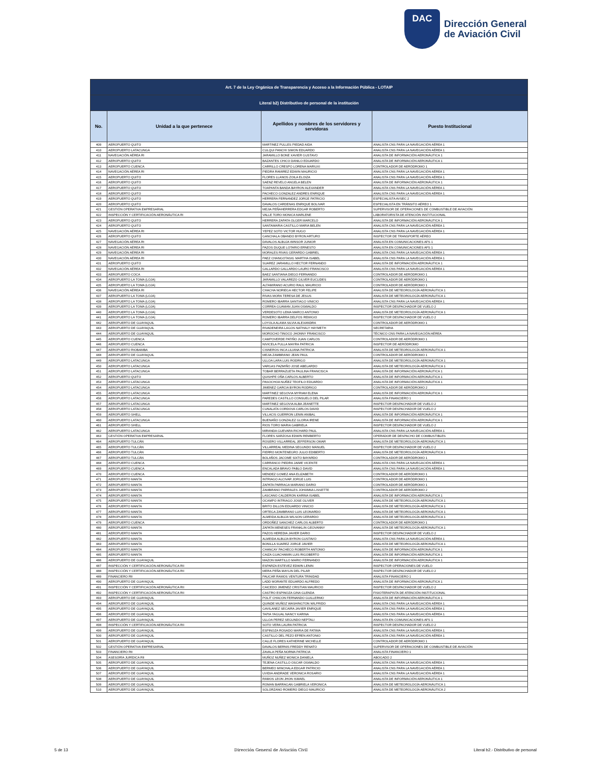DAC
Dirección General
de Aviación Civil
| Art. 7 de la Ley Orgánica de Transparencia y Acceso a la Información Pública - LOTAIP | | | |
| Literal b2) Distributivo de personal de la institución | | | |
| No. | Unidad a la que pertenece | Apellidos y nombres de los servidores y servidoras | Puesto Institucional |
| 409 | AEROPUERTO QUITO | MARTINEZ PULLES PIEDAD AIDA | ANALISTA CNS PARA LA NAVEGACIÓN AÉREA 1 |
| 410 | AEROPUERTO LATACUNGA | CULQUI PANCHI SIMON EDUARDO | ANALISTA CNS PARA LA NAVEGACIÓN AÉREA 1 |
| 411 | NAVEGACIÓN AÉREA RI | JARAMILLO BONE XAVIER GUSTAVO | ANALISTA DE INFORMACIÓN AERONÁUTICA 1 |
| 412 | AEROPUERTO QUITO | BAZANTES CHICO DANILO EDUARDO | ANALISTA DE INFORMACIÓN AERONÁUTICA 1 |
| 413 | AEROPUERTO CUENCA | CARRILLO CRESPO LORENA MARIUXI | CONTROLADOR DE AERÓDROMO 1 |
| 414 | NAVEGACIÓN AÉREA RI | PIEDRA RAMIREZ EDWIN MAURICIO | ANALISTA CNS PARA LA NAVEGACIÓN AÉREA 1 |
| 415 | AEROPUERTO QUITO | FLORES LLANOS ZOILA ELOIZA | ANALISTA CNS PARA LA NAVEGACIÓN AÉREA 1 |
| 416 | AEROPUERTO QUITO | SAENZ REVELO ANGELA BELEN | ANALISTA DE INFORMACIÓN AERONÁUTICA 1 |
| 417 | AEROPUERTO QUITO | TOAPANTA BANDA BAYRON ALEXANDER | ANALISTA CNS PARA LA NAVEGACIÓN AÉREA 1 |
| 418 | AEROPUERTO QUITO | PACHECO GONZALEZ ANDRES ENRIQUE | ANALISTA CNS PARA LA NAVEGACIÓN AÉREA 1 |
| 419 | AEROPUERTO QUITO | HERRERA FERNANDEZ JORGE PATRICIO | ESPECIALISTA AVSEC 2 |
| 420 | AEROPUERTO QUITO | DAVALOS CARDENAS ENRIQUE BOLIVAR | ESPECIALISTA EN TRÁNSITO AÉREO 1 |
| 421 | GESTIÓN OPERATIVA EMPRESARIAL | MEJIA PEÑAHERRERA EDGAR ROBERTO | SUPERVISOR DE OPERACIONES DE COMBUSTIBLE DE AVIACIÓN |
| 422 | INSPECCIÓN Y CERTIFICACIÓN AERONÁUTICA RI | VALLE TORO MONICA MARLENE | LABORATORISTA DE ATENCIÓN INSTITUCIONAL |
| 423 | AEROPUERTO QUITO | HERRERA ZAPATA OLGER MARCELO | ANALISTA DE INFORMACIÓN AERONÁUTICA 1 |
| 424 | AEROPUERTO QUITO | SANTAMARIA CASTILLO MARIA BELEN | ANALISTA CNS PARA LA NAVEGACIÓN AÉREA 1 |
| 425 | NAVEGACIÓN AÉREA RI | YEPEZ SOTO VICTOR HUGO | ANALISTA CNS PARA LA NAVEGACIÓN AÉREA 1 |
| 426 | AEROPUERTO QUITO | GANCHALA OBANDO BYRON ARTURO | INSPECTOR DE TRANSPORTE AÉREO |
| 427 | NAVEGACIÓN AÉREA RI | DAVALOS ALBUJA WINSOR JUNIOR | ANALISTA EN COMUNICACIONES AFS 1 |
| 428 | NAVEGACIÓN AÉREA RI | PAZOS DUQUE LOTARIO ERNESTO | ANALISTA EN COMUNICACIONES AFS 1 |
| 429 | NAVEGACIÓN AÉREA RI | MORALES RIVAS GERARDO GABRIEL | ANALISTA CNS PARA LA NAVEGACIÓN AÉREA 1 |
| 430 | NAVEGACIÓN AÉREA RI | PAEZ CHANGOTASIG MARTHA ISABEL | ANALISTA CNS PARA LA NAVEGACIÓN AÉREA 1 |
| 431 | AEROPUERTO QUITO | SUAREZ JARAMILLO HECTOR FERNANDO | ANALISTA DE INFORMACIÓN AERONÁUTICA 1 |
| 432 | NAVEGACIÓN AÉREA RI | GALLARDO GALLARDO LAURO FRANCISCO | ANALISTA CNS PARA LA NAVEGACIÓN AÉREA 1 |
| 433 | AEROPUERTO COCA | BAEZ SANTIANA DIEGO FERNANDO | CONTROLADOR DE AERÓDROMO 1 |
| 434 | AEROPUERTO LA TOMA (LOJA) | JARAMILLO VALAREZO GILVER EUCLIDES | CONTROLADOR DE AERÓDROMO 1 |
| 435 | AEROPUERTO LA TOMA (LOJA) | ALTAMIRANO ACURIO RAUL MAURICIO | CONTROLADOR DE AERÓDROMO 1 |
| 436 | NAVEGACIÓN AÉREA RI | CHACHA NORIEGA HECTOR FELIPE | ANALISTA DE METEOROLOGÍA AERONÁUTICA 1 |
| 437 | AEROPUERTO LA TOMA (LOJA) | RIVAS MORA TERESA DE JESUS | ANALISTA DE METEOROLOGÍA AERONÁUTICA 1 |
| 438 | AEROPUERTO LA TOMA (LOJA) | ROMERO IBARRA SANTIAGO VINICIO | ANALISTA CNS PARA LA NAVEGACIÓN AÉREA 1 |
| 439 | AEROPUERTO LA TOMA (LOJA) | CORREA GUAMAN JUAN OSWALDO | INSPECTOR DESPACHADOR DE VUELO 2 |
| 440 | AEROPUERTO LA TOMA (LOJA) | VERDESOTO LEMA MARCO ANTONIO | ANALISTA DE METEOROLOGÍA AERONÁUTICA 1 |
| 441 | AEROPUERTO LA TOMA (LOJA) | ROMERO IBARRA DELFOS REMIGIO | INSPECTOR DESPACHADOR DE VUELO 2 |
| 442 | AEROPUERTO DE GUAYAQUIL | LOYOLA ALAMA SILVIA ALEXANDRA | CONTROLADOR DE AERÓDROMO 1 |
| 443 | AEROPUERTO DE GUAYAQUIL | RIVADENEIRA LAGOS NATHALY HAYMETH | SECRETARIA |
| 444 | AEROPUERTO DE GUAYAQUIL | MOROCHO TINOCO JHONNY FRANCISCO | TÉCNICO CNS PARA LA NAVEGACIÓN AÉREA |
| 445 | AEROPUERTO CUENCA | CAMPOVERDE PATIÑO JUAN CARLOS | CONTROLADOR DE AERÓDROMO 1 |
| 446 | AEROPUERTO CUENCA | NIVICELA PULLA MAYRA PATRICIA | INSPECTOR DE AERÓDROMO |
| 447 | AEROPUERTO RIOBAMBA | CISNEROS INCA LILIANA PATRICIA | ANALISTA DE METEOROLOGÍA AERONÁUTICA 1 |
| 448 | AEROPUERTO DE GUAYAQUIL | MEJIA ZAMBRANO JEAN PAUL | CONTROLADOR DE AERÓDROMO 1 |
| 449 | AEROPUERTO LATACUNGA | ULLOA LARA LUIS RODRIGO | ANALISTA DE METEOROLOGÍA AERONÁUTICA 1 |
| 450 | AEROPUERTO LATACUNGA | VARGAS PAZMIÑO JOSE ABELARDO | ANALISTA DE METEOROLOGÍA AERONÁUTICA 1 |
| 451 | AEROPUERTO LATACUNGA | TOBAR BERRAZUETA PAULINA FRANCISCA | ANALISTA DE INFORMACIÓN AERONÁUTICA 1 |
| 452 | AEROPUERTO QUITO | QUISHPE OÑA CARLOS ALBERTO | ANALISTA DE INFORMACIÓN AERONÁUTICA 1 |
| 453 | AEROPUERTO LATACUNGA | PASOCHOA NUÑEZ TEOFILO EDUARDO | ANALISTA DE INFORMACIÓN AERONÁUTICA 1 |
| 454 | AEROPUERTO LATACUNGA | JIMENEZ GARCIA BYRON RODRIGO | CONTROLADOR DE AERÓDROMO 2 |
| 455 | AEROPUERTO LATACUNGA | MARTINEZ SEGOVIA MYRIAM ELENA | ANALISTA DE INFORMACIÓN AERONÁUTICA 1 |
| 456 | AEROPUERTO LATACUNGA | PAREDES CASTILLO CONSUELO DEL PILAR | ANALISTA FINANCIERO 1 |
| 457 | AEROPUERTO LATACUNGA | MARTINEZ SEGOVIA ALBA JEANETTE | INSPECTOR DESPACHADOR DE VUELO 2 |
| 458 | AEROPUERTO LATACUNGA | CUNALATA CORDOVA CARLOS DAVID | INSPECTOR DESPACHADOR DE VUELO 2 |
| 459 | AEROPUERTO SHELL | VILLACIS GUERRON LENIN ANIBAL | ANALISTA DE INFORMACIÓN AERONÁUTICA 1 |
| 460 | AEROPUERTO LATACUNGA | BUENAÑO GONZALEZ GLORIA IRENE | ANALISTA DE INFORMACIÓN AERONÁUTICA 1 |
| 461 | AEROPUERTO SHELL | RIOS TORO MARIA GABRIELA | INSPECTOR DESPACHADOR DE VUELO 2 |
| 462 | AEROPUERTO LATACUNGA | MIRANDA GUEVARA RICHARD PAUL | ANALISTA CNS PARA LA NAVEGACIÓN AÉREA 1 |
| 463 | GESTIÓN OPERATIVA EMPRESARIAL | FLORES SARZOSA EDWIN REMBERTO | OPERADOR DE DESPACHO DE COMBUSTIBLES |
| 464 | AEROPUERTO TULCÁN | ROSERO VILLARREAL JEFFERSON OMAR | ANALISTA DE METEOROLOGÍA AERONÁUTICA 1 |
| 465 | AEROPUERTO TULCÁN | VILLARREAL MEDINA SEGUNDO MANUEL | INSPECTOR DESPACHADOR DE VUELO 2 |
| 466 | AEROPUERTO TULCÁN | FIERRO MONTENEGRO JULIO EDIBERTO | ANALISTA DE METEOROLOGÍA AERONÁUTICA 1 |
| 467 | AEROPUERTO TULCÁN | BOLAÑOS JACOME SIXTO BAYARDO | CONTROLADOR DE AERÓDROMO 1 |
| 468 | AEROPUERTO CUENCA | CARRANCO PIEDRA JAIME VICENTE | ANALISTA CNS PARA LA NAVEGACIÓN AÉREA 1 |
| 469 | AEROPUERTO CUENCA | ENCALADA BRAVO PABLO DAVID | ANALISTA CNS PARA LA NAVEGACIÓN AÉREA 1 |
| 470 | AEROPUERTO CUENCA | MENDEZ GOMEZ ANA ELIZABETH | CONTROLADOR DE AERÓDROMO 1 |
| 471 | AEROPUERTO MANTA | INTRIAGO ALCIVAR JORGE LUIS | CONTROLADOR DE AERÓDROMO 1 |
| 472 | AEROPUERTO MANTA | ZAPATA PARRAGA MARIANO DARIO | CONTROLADOR DE AERÓDROMO 1 |
| 473 | AEROPUERTO MANTA | ZAMBRANO PARRALES JOHANNA LISSETTE | CONTROLADOR DE AERÓDROMO 2 |
| 474 | AEROPUERTO MANTA | LASCANO CALDERON KARINA ISABEL | ANALISTA DE INFORMACIÓN AERONÁUTICA 1 |
| 475 | AEROPUERTO MANTA | OCAMPO INTRIAGO JOSE OLIVER | ANALISTA DE METEOROLOGÍA AERONÁUTICA 1 |
| 476 | AEROPUERTO MANTA | BRITO DILLON EDUARDO VINICIO | ANALISTA DE METEOROLOGÍA AERONÁUTICA 1 |
| 477 | AEROPUERTO MANTA | ORTEGA ZAMBRANO LUIS LEONARDO | ANALISTA DE METEOROLOGÍA AERONÁUTICA 1 |
| 478 | AEROPUERTO MANTA | ALMEIDA ALBUJA WILSON GERARDO | ANALISTA DE METEOROLOGÍA AERONÁUTICA 1 |
| 479 | AEROPUERTO CUENCA | ORDOÑEZ SANCHEZ CARLOS ALBERTO | CONTROLADOR DE AERÓDROMO 1 |
| 480 | AEROPUERTO MANTA | ZAPATA MENESES FRANKLIN GEOVANNY | ANALISTA DE METEOROLOGÍA AERONÁUTICA 1 |
| 481 | AEROPUERTO MANTA | PAZOS HEREDIA JAVIER DARIO | INSPECTOR DESPACHADOR DE VUELO 2 |
| 482 | AEROPUERTO MANTA | ALMEIDA ALBUJA BYRON GUSTAVO | ANALISTA CNS PARA LA NAVEGACIÓN AÉREA 1 |
| 483 | AEROPUERTO MANTA | BONILLA SUAREZ JORGE JAVIER | ANALISTA DE METEOROLOGÍA AERONÁUTICA 1 |
| 484 | AEROPUERTO MANTA | CHANCAY PACHECO ROBERTH ANTONIO | ANALISTA DE INFORMACIÓN AERONÁUTICA 1 |
| 485 | AEROPUERTO MANTA | CAIZA GUACHAMIN LUIS RIGOBERTO | ANALISTA DE INFORMACIÓN AERONÁUTICA 1 |
| 486 | AEROPUERTO DE GUAYAQUIL | MAZON MARTILLO MARIO FERNANDO | ANALISTA DE INFORMACIÓN AERONÁUTICA 1 |
| 487 | INSPECCIÓN Y CERTIFICACIÓN AERONÁUTICA RII | ESPARZA ESTEVEZ EDWIN LENIN | INSPECTOR OPERACIONES DE VUELO |
| 488 | INSPECCIÓN Y CERTIFICACIÓN AERONÁUTICA RII | MERA PEÑA MAYLIN DEL PILAR | INSPECTOR DESPACHADOR DE VUELO 2 |
| 489 | FINANCIERO RII | PAUCAR RAMOS VENTURA TRINIDAD | ANALISTA FINANCIERO 1 |
| 490 | AEROPUERTO DE GUAYAQUIL | LADD MORANTE EDUARDO ALFREDO | ANALISTA DE INFORMACIÓN AERONÁUTICA 1 |
| 491 | INSPECCIÓN Y CERTIFICACIÓN AERONÁUTICA RII | CAICEDO JIMENEZ CRISTIAN MAURICIO | INSPECTOR DESPACHADOR DE VUELO 2 |
| 492 | INSPECCIÓN Y CERTIFICACIÓN AERONÁUTICA RII | CASTRO ESPINOZA GINA GLENDA | FISIOTERAPISTA DE ATENCIÓN INSTITUCIONAL |
| 493 | AEROPUERTO DE GUAYAQUIL | POLIT CHACON FERNANDO GUILLERMO | ANALISTA DE INFORMACIÓN AERONÁUTICA 1 |
| 494 | AEROPUERTO DE GUAYAQUIL | QUINDE MUÑOZ WASHINGTON WILFRIDO | ANALISTA CNS PARA LA NAVEGACIÓN AÉREA 1 |
| 495 | AEROPUERTO DE GUAYAQUIL | GAVILANEZ SECAIRA JAVIER ENRIQUE | ANALISTA CNS PARA LA NAVEGACIÓN AÉREA 1 |
| 496 | AEROPUERTO DE GUAYAQUIL | TAPIA YAGUAL NANCY KARINA | ANALISTA CNS PARA LA NAVEGACIÓN AÉREA 1 |
| 497 | AEROPUERTO DE GUAYAQUIL | ULLOA PEREZ SEGUNDO NEPTALI | ANALISTA EN COMUNICACIONES AFS 1 |
| 498 | INSPECCIÓN Y CERTIFICACIÓN AERONÁUTICA RII | SOTO VERA LAURA PATRICIA | INSPECTOR DESPACHADOR DE VUELO 2 |
| 499 | AEROPUERTO DE GUAYAQUIL | ESPINOZA ROSADO MARIA DE FATIMA | ANALISTA CNS PARA LA NAVEGACIÓN AÉREA 1 |
| 500 | AEROPUERTO DE GUAYAQUIL | CASTILLO DEL PEZO EFREN ANTONIO | ANALISTA CNS PARA LA NAVEGACIÓN AÉREA 1 |
| 501 | AEROPUERTO DE GUAYAQUIL | CALLE FLORES KATHERINE MICHELLE | CONTROLADOR DE AERÓDROMO 1 |
| 502 | GESTIÓN OPERATIVA EMPRESARIAL | DAVALOS BERNIS FREDDY RENATO | SUPERVISOR DE OPERACIONES DE COMBUSTIBLE DE AVIACIÓN |
| 503 | FINANCIERO RII | ZAVALA PEÑA NORMA PATRICIA | ANALISTA FINANCIERO 1 |
| 504 | ASESORÍA JURÍDICA RII | MUÑOZ NUÑEZ MONICA DANIELA | ABOGADO 2 |
| 505 | AEROPUERTO DE GUAYAQUIL | TEJENA CASTILLO OSCAR OSWALDO | ANALISTA CNS PARA LA NAVEGACIÓN AÉREA 1 |
| 506 | AEROPUERTO DE GUAYAQUIL | BERMEO MINCHALA EDGAR PATRICIO | ANALISTA CNS PARA LA NAVEGACIÓN AÉREA 1 |
| 507 | AEROPUERTO DE GUAYAQUIL | UVIDIA ANDRADE VERONICA ROSARIO | ANALISTA CNS PARA LA NAVEGACIÓN AÉREA 1 |
| 508 | AEROPUERTO DE GUAYAQUIL | RAMOS LEON JHON ISMAEL | ANALISTA DE INFORMACIÓN AERONÁUTICA 1 |
| 509 | AEROPUERTO DE GUAYAQUIL | ROMAN BARRAGAN GABRIELA VERONICA | ANALISTA DE METEOROLOGÍA AERONÁUTICA 1 |
| 510 | AEROPUERTO DE GUAYAQUIL | SOLORZANO ROMERO DIEGO MAURICIO | ANALISTA DE METEOROLOGÍA AERONÁUTICA 2 |
5 de 13 Dirección General de Aviación Civil Literal b2.- Distributivo de personal